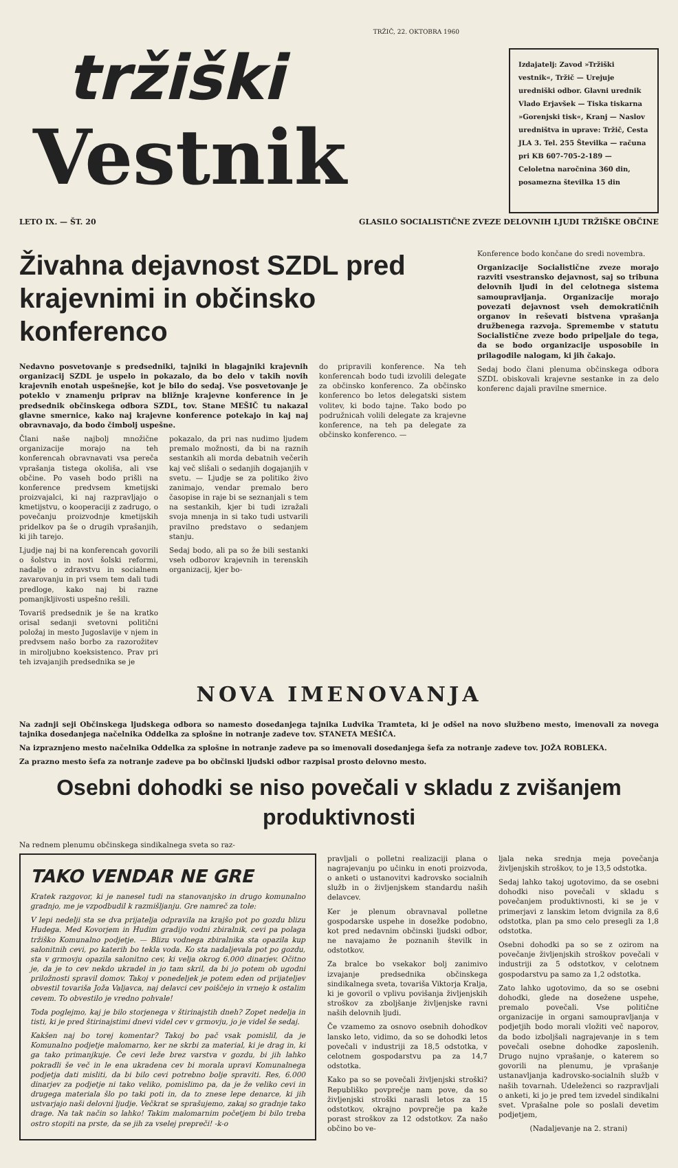TRŽIČ, 22. OKTOBRA 1960
tržiški
Vestnik
Izdajatelj: Zavod »Tržiški vestnik«, Tržič — Urejuje uredniški odbor. Glavni urednik Vlado Erjavšek — Tiska tiskarna »Gorenjski tisk«, Kranj — Naslov uredništva in uprave: Tržič, Cesta JLA 3. Tel. 255 Številka — računa pri KB 607-705-2-189 — Celoletna naročnina 360 din, posamezna številka 15 din
LETO IX. — ŠT. 20 GLASILO SOCIALISTIČNE ZVEZE DELOVNIH LJUDI TRŽIŠKE OBČINE
Živahna dejavnost SZDL pred krajevnimi in občinsko konferenco
Nedavno posvetovanje s predsedniki, tajniki in blagajniki krajevnih organizacij SZDL je uspelo in pokazalo, da bo delo v takih novih krajevnih enotah uspešnejše, kot je bilo do sedaj. Vse posvetovanje je poteklo v znamenju priprav na bližnje krajevne konference in je predsednik občinskega odbora SZDL, tov. Stane MEŠIČ tu nakazal glavne smernice, kako naj krajevne konference potekajo in kaj naj obravnavajo, da bodo čimbolj uspešne.
Člani naše najbolj množične organizacije morajo na teh konferencah obravnavati vsa pereča vprašanja tistega okoliša, ali vse občine. Po vaseh bodo prišli na konference predvsem kmetijski proizvajalci, ki naj razpravljajo o kmetijstvu, o kooperaciji z zadrugo, o povečanju proizvodnje kmetijskih pridelkov pa še o drugih vprašanjih, ki jih tarejo.
Ljudje naj bi na konferencah govorili o šolstvu in novi šolski reformi, nadalje o zdravstvu in socialnem zavarovanju in pri vsem tem dali tudi predloge, kako naj bi razne pomanjkljivosti uspešno rešili.
Tovariš predsednik je še na kratko orisal sedanji svetovni politični položaj in mesto Jugoslavije v njem in predvsem našo borbo za razorožitev in miroljubno koeksistenco. Prav pri teh izvajanjih predsednika se je
pokazalo, da pri nas nudimo ljudem premalo možnosti, da bi na raznih sestankih ali morda debatnih večerih kaj več slišali o sedanjih dogajanjih v svetu. — Ljudje se za politiko živo zanimajo, vendar premalo bero časopise in raje bi se seznanjali s tem na sestankih, kjer bi tudi izražali svoja mnenja in si tako tudi ustvarili pravilno predstavo o sedanjem stanju.
Sedaj bodo, ali pa so že bili sestanki vseh odborov krajevnih in terenskih organizacij, kjer bo-
do pripravili konference. Na teh konferencah bodo tudi izvolili delegate za občinsko konferenco. Za občinsko konferenco bo letos delegatski sistem volitev, ki bodo tajne. Tako bodo po podružnicah volili delegate za krajevne konference, na teh pa delegate za občinsko konferenco. —
Konference bodo končane do sredi novembra.
Organizacije Socialistične zveze morajo razviti vsestransko dejavnost, saj so tribuna delovnih ljudi in del celotnega sistema samoupravljanja. Organizacije morajo povezati dejavnost vseh demokratičnih organov in reševati bistvena vprašanja družbenega razvoja. Spremembe v statutu Socialistične zveze bodo pripeljale do tega, da se bodo organizacije usposobile in prilagodile nalogam, ki jih čakajo.
Sedaj bodo člani plenuma občinskega odbora SZDL obiskovali krajevne sestanke in za delo konferenc dajali pravilne smernice.
NOVA IMENOVANJA
Na zadnji seji Občinskega ljudskega odbora so namesto dosedanjega tajnika Ludvika Tramteta, ki je odšel na novo službeno mesto, imenovali za novega tajnika dosedanjega načelnika Oddelka za splošne in notranje zadeve tov. STANETA MEŠIČA.
Na izpraznjeno mesto načelnika Oddelka za splošne in notranje zadeve pa so imenovali dosedanjega šefa za notranje zadeve tov. JOŽA ROBLEKA.
Za prazno mesto šefa za notranje zadeve pa bo občinski ljudski odbor razpisal prosto delovno mesto.
Osebni dohodki se niso povečali v skladu z zvišanjem produktivnosti
Na rednem plenumu občinskega sindikalnega sveta so raz-
TAKO VENDAR NE GRE
Kratek razgovor, ki je nanesel tudi na stanovanjsko in drugo komunalno gradnjo, me je vzpodbudil k razmišljanju. Gre namreč za tole:
V lepi nedelji sta se dva prijatelja odpravila na krajšo pot po gozdu blizu Hudega. Med Kovorjem in Hudim gradijo vodni zbiralnik, cevi pa polaga tržiško Komunalno podjetje. — Blizu vodnega zbiralnika sta opazila kup salonitnih cevi, po katerih bo tekla voda. Ko sta nadaljevala pot po gozdu, sta v grmovju opazila salonitno cev, ki velja okrog 6.000 dinarjev. Očitno je, da je to cev nekdo ukradel in jo tam skril, da bi jo potem ob ugodni priložnosti spravil domov. Takoj v ponedeljek je potem eden od prijateljev obvestil tovariša Joža Valjavca, naj delavci cev poiščejo in vrnejo k ostalim cevem. To obvestilo je vredno pohvale!
Toda poglejmo, kaj je bilo storjenega v štirinajstih dneh? Zopet nedelja in tisti, ki je pred štirinajstimi dnevi videl cev v grmovju, jo je videl še sedaj.
Kakšen naj bo torej komentar? Takoj bo pač vsak pomislil, da je Komunalno podjetje malomarno, ker ne skrbi za material, ki je drag in, ki ga tako primanjkuje. Če cevi leže brez varstva v gozdu, bi jih lahko pokradli še več in le ena ukradena cev bi morala upravi Komunalnega podjetja dati misliti, da bi bilo cevi potrebno bolje spraviti. Res, 6.000 dinarjev za podjetje ni tako veliko, pomislimo pa, da je že veliko cevi in drugega materiala šlo po taki poti in, da to znese lepe denarce, ki jih ustvarjajo naši delovni ljudje. Večkrat se sprašujemo, zakaj so gradnje tako drage. Na tak način so lahko! Takim malomarnim počet­jem bi bilo treba ostro stopiti na prste, da se jih za vselej prepreči! -k-o
pravljali o polletni realizaciji plana o nagrajevanju po učinku in enoti proizvoda, o anketi o ustanovitvi kadrovsko socialnih služb in o življenjskem standardu naših delavcev.
Ker je plenum obravnaval polletne gospodarske uspehe in dosežke podobno, kot pred nedavnim občinski ljudski odbor, ne navajamo že poznanih številk in odstotkov.
Za bralce bo vsekakor bolj zanimivo izvajanje predsednika občinskega sindikalnega sveta, tovariša Viktorja Kralja, ki je govoril o vplivu povišanja življenjskih stroškov za zboljšanje življenjske ravni naših delovnih ljudi.
Če vzamemo za osnovo osebnih dohodkov lansko leto, vidimo, da so se dohodki letos povečali v industriji za 18,5 odstotka, v celotnem gospodarstvu pa za 14,7 odstotka.
Kako pa so se povečali življenjski stroški? Republiško povprečje nam pove, da so življenjski stroški narasli letos za 15 odstotkov, okrajno povprečje pa kaže porast stroškov za 12 odstotkov. Za našo občino bo ve-
ljala neka srednja meja povečanja življenjskih stroškov, to je 13,5 odstotka.
Sedaj lahko takoj ugotovimo, da se osebni dohodki niso povečali v skladu s povečanjem produktivnosti, ki se je v primerjavi z lanskim letom dvignila za 8,6 odstotka, plan pa smo celo presegli za 1,8 odstotka.
Osebni dohodki pa so se z ozirom na povečanje življenjskih stroškov povečali v industriji za 5 odstotkov, v celotnem gospodarstvu pa samo za 1,2 odstotka.
Zato lahko ugotovimo, da so se osebni dohodki, glede na dosežene uspehe, premalo povečali. Vse politične organizacije in organi samoupravljanja v podjetjih bodo morali vložiti več naporov, da bodo izboljšali nagrajevanje in s tem povečali osebne dohodke zaposlenih. Drugo nujno vprašanje, o katerem so govorili na plenumu, je vprašanje ustanavljanja kadrovsko-socialnih služb v naših tovarnah. Udeleženci so razpravljali o anketi, ki jo je pred tem izvedel sindikalni svet. Vprašalne pole so poslali devetim podjetjem,
(Nadaljevanje na 2. strani)